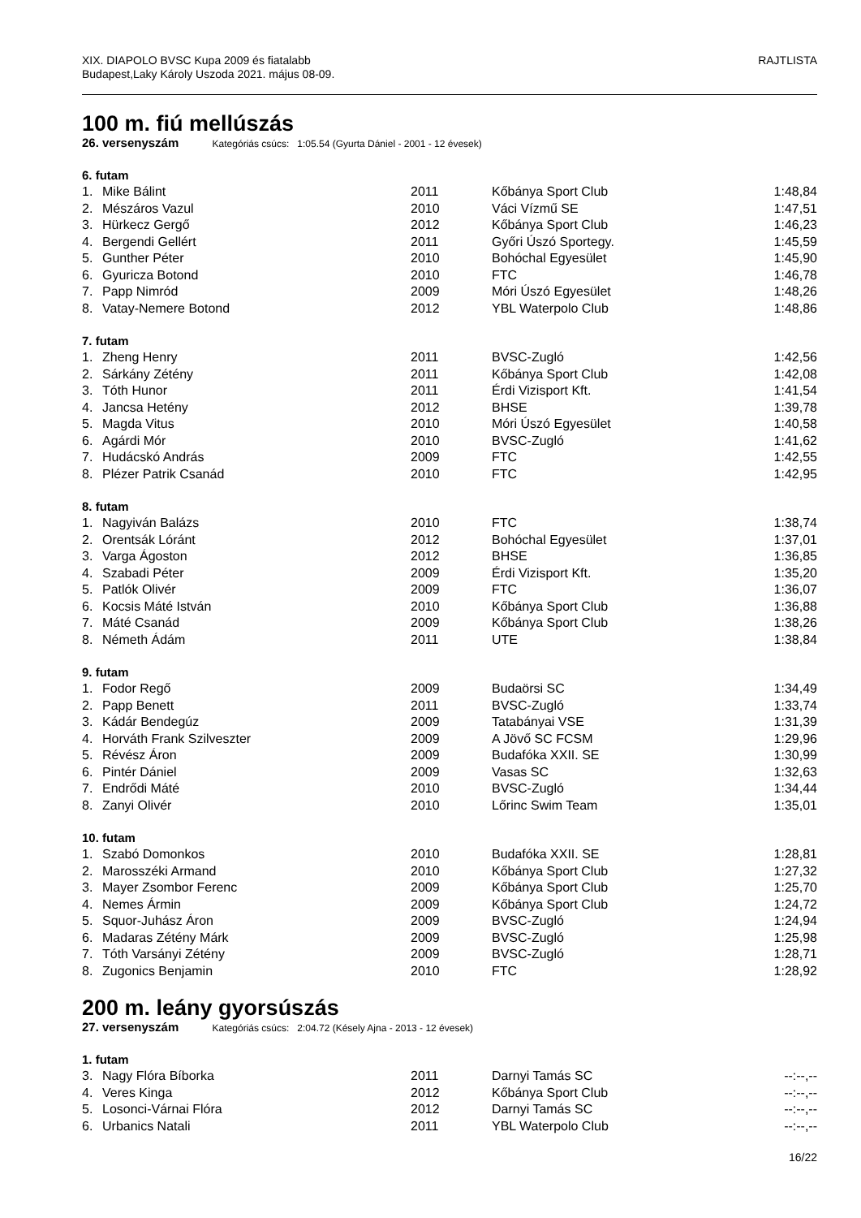XIX. DIAPOLO BVSC Kupa 2009 és fiatalabb
Budapest,Laky Károly Uszoda 2021. május 08-09.
RAJTLISTA
100 m. fiú mellúszás
26. versenyszám Kategóriás csúcs: 1:05.54 (Gyurta Dániel - 2001 - 12 évesek)
6. futam
| 1. | Mike Bálint | 2011 | Kőbánya Sport Club | 1:48,84 |
| 2. | Mészáros Vazul | 2010 | Váci Vízmű SE | 1:47,51 |
| 3. | Hürkecz Gergő | 2012 | Kőbánya Sport Club | 1:46,23 |
| 4. | Bergendi Gellért | 2011 | Győri Úszó Sportegy. | 1:45,59 |
| 5. | Gunther Péter | 2010 | Bohóchal Egyesület | 1:45,90 |
| 6. | Gyuricza Botond | 2010 | FTC | 1:46,78 |
| 7. | Papp Nimród | 2009 | Móri Úszó Egyesület | 1:48,26 |
| 8. | Vatay-Nemere Botond | 2012 | YBL Waterpolo Club | 1:48,86 |
7. futam
| 1. | Zheng Henry | 2011 | BVSC-Zugló | 1:42,56 |
| 2. | Sárkány Zétény | 2011 | Kőbánya Sport Club | 1:42,08 |
| 3. | Tóth Hunor | 2011 | Érdi Vizisport Kft. | 1:41,54 |
| 4. | Jancsa Hetény | 2012 | BHSE | 1:39,78 |
| 5. | Magda Vitus | 2010 | Móri Úszó Egyesület | 1:40,58 |
| 6. | Agárdi Mór | 2010 | BVSC-Zugló | 1:41,62 |
| 7. | Hudácskó András | 2009 | FTC | 1:42,55 |
| 8. | Plézer Patrik Csanád | 2010 | FTC | 1:42,95 |
8. futam
| 1. | Nagyiván Balázs | 2010 | FTC | 1:38,74 |
| 2. | Orentsák Lóránt | 2012 | Bohóchal Egyesület | 1:37,01 |
| 3. | Varga Ágoston | 2012 | BHSE | 1:36,85 |
| 4. | Szabadi Péter | 2009 | Érdi Vizisport Kft. | 1:35,20 |
| 5. | Patlók Olivér | 2009 | FTC | 1:36,07 |
| 6. | Kocsis Máté István | 2010 | Kőbánya Sport Club | 1:36,88 |
| 7. | Máté Csanád | 2009 | Kőbánya Sport Club | 1:38,26 |
| 8. | Németh Ádám | 2011 | UTE | 1:38,84 |
9. futam
| 1. | Fodor Regő | 2009 | Budaörsi SC | 1:34,49 |
| 2. | Papp Benett | 2011 | BVSC-Zugló | 1:33,74 |
| 3. | Kádár Bendegúz | 2009 | Tatabányai VSE | 1:31,39 |
| 4. | Horváth Frank Szilveszter | 2009 | A Jövő SC FCSM | 1:29,96 |
| 5. | Révész Áron | 2009 | Budafóka XXII. SE | 1:30,99 |
| 6. | Pintér Dániel | 2009 | Vasas SC | 1:32,63 |
| 7. | Endrődi Máté | 2010 | BVSC-Zugló | 1:34,44 |
| 8. | Zanyi Olivér | 2010 | Lőrinc Swim Team | 1:35,01 |
10. futam
| 1. | Szabó Domonkos | 2010 | Budafóka XXII. SE | 1:28,81 |
| 2. | Marosszéki Armand | 2010 | Kőbánya Sport Club | 1:27,32 |
| 3. | Mayer Zsombor Ferenc | 2009 | Kőbánya Sport Club | 1:25,70 |
| 4. | Nemes Ármin | 2009 | Kőbánya Sport Club | 1:24,72 |
| 5. | Squor-Juhász Áron | 2009 | BVSC-Zugló | 1:24,94 |
| 6. | Madaras Zétény Márk | 2009 | BVSC-Zugló | 1:25,98 |
| 7. | Tóth Varsányi Zétény | 2009 | BVSC-Zugló | 1:28,71 |
| 8. | Zugonics Benjamin | 2010 | FTC | 1:28,92 |
200 m. leány gyorsúszás
27. versenyszám Kategóriás csúcs: 2:04.72 (Késely Ajna - 2013 - 12 évesek)
1. futam
| 3. | Nagy Flóra Bíborka | 2011 | Darnyi Tamás SC | --:--,-- |
| 4. | Veres Kinga | 2012 | Kőbánya Sport Club | --:--,-- |
| 5. | Losonci-Várnai Flóra | 2012 | Darnyi Tamás SC | --:--,-- |
| 6. | Urbanics Natali | 2011 | YBL Waterpolo Club | --:--,-- |
16/22